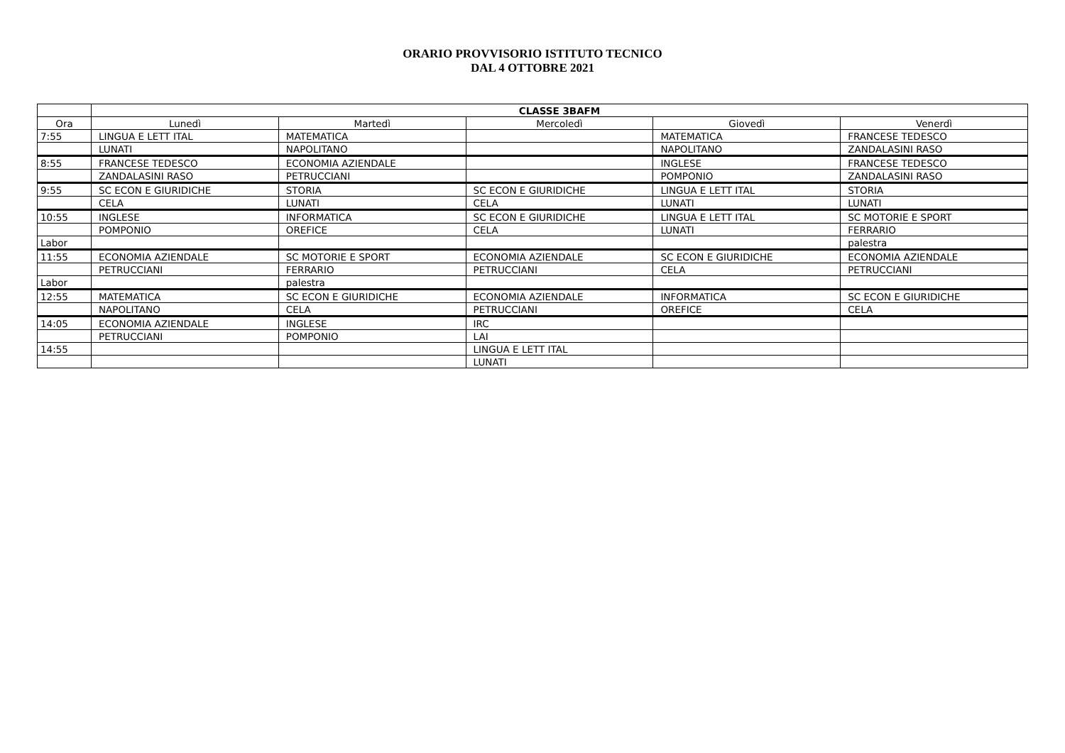ORARIO PROVVISORIO ISTITUTO TECNICO
DAL 4 OTTOBRE 2021
| | CLASSE 3BAFM | | | | |
| --- | --- | --- | --- | --- | --- |
| Ora | Lunedì | Martedì | Mercoledì | Giovedì | Venerdì |
| 7:55 | LINGUA E LETT ITAL | MATEMATICA | | MATEMATICA | FRANCESE TEDESCO |
| | LUNATI | NAPOLITANO | | NAPOLITANO | ZANDALASINI RASO |
| 8:55 | FRANCESE TEDESCO | ECONOMIA AZIENDALE | | INGLESE | FRANCESE TEDESCO |
| | ZANDALASINI RASO | PETRUCCIANI | | POMPONIO | ZANDALASINI RASO |
| 9:55 | SC ECON E GIURIDICHE | STORIA | SC ECON E GIURIDICHE | LINGUA E LETT ITAL | STORIA |
| | CELA | LUNATI | CELA | LUNATI | LUNATI |
| 10:55 | INGLESE | INFORMATICA | SC ECON E GIURIDICHE | LINGUA E LETT ITAL | SC MOTORIE E SPORT |
| | POMPONIO | OREFICE | CELA | LUNATI | FERRARIO |
| Labor | | | | | palestra |
| 11:55 | ECONOMIA AZIENDALE | SC MOTORIE E SPORT | ECONOMIA AZIENDALE | SC ECON E GIURIDICHE | ECONOMIA AZIENDALE |
| | PETRUCCIANI | FERRARIO | PETRUCCIANI | CELA | PETRUCCIANI |
| Labor | | palestra | | | |
| 12:55 | MATEMATICA | SC ECON E GIURIDICHE | ECONOMIA AZIENDALE | INFORMATICA | SC ECON E GIURIDICHE |
| | NAPOLITANO | CELA | PETRUCCIANI | OREFICE | CELA |
| 14:05 | ECONOMIA AZIENDALE | INGLESE | IRC | | |
| | PETRUCCIANI | POMPONIO | LAI | | |
| 14:55 | | | LINGUA E LETT ITAL | | |
| | | | LUNATI | | |